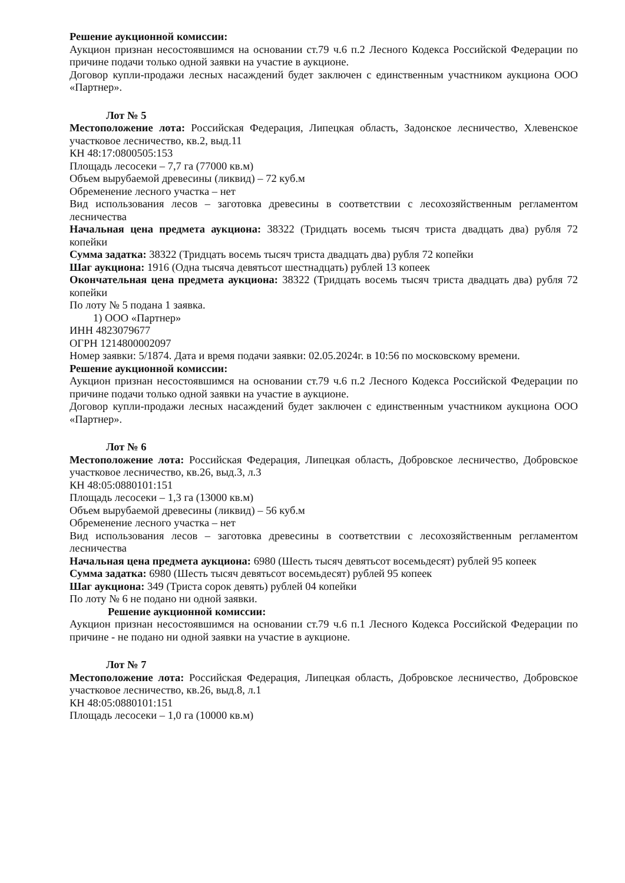Решение аукционной комиссии:
Аукцион признан несостоявшимся на основании ст.79 ч.6 п.2 Лесного Кодекса Российской Федерации по причине подачи только одной заявки на участие в аукционе.
Договор купли-продажи лесных насаждений будет заключен с единственным участником аукциона ООО «Партнер».
Лот № 5
Местоположение лота: Российская Федерация, Липецкая область, Задонское лесничество, Хлевенское участковое лесничество, кв.2, выд.11
КН 48:17:0800505:153
Площадь лесосеки – 7,7 га (77000 кв.м)
Объем вырубаемой древесины (ликвид) – 72 куб.м
Обременение лесного участка – нет
Вид использования лесов – заготовка древесины в соответствии с лесохозяйственным регламентом лесничества
Начальная цена предмета аукциона: 38322 (Тридцать восемь тысяч триста двадцать два) рубля 72 копейки
Сумма задатка: 38322 (Тридцать восемь тысяч триста двадцать два) рубля 72 копейки
Шаг аукциона: 1916 (Одна тысяча девятьсот шестнадцать) рублей 13 копеек
Окончательная цена предмета аукциона: 38322 (Тридцать восемь тысяч триста двадцать два) рубля 72 копейки
По лоту № 5 подана 1 заявка.
1) ООО «Партнер»
ИНН 4823079677
ОГРН 1214800002097
Номер заявки: 5/1874. Дата и время подачи заявки: 02.05.2024г. в 10:56 по московскому времени.
Решение аукционной комиссии:
Аукцион признан несостоявшимся на основании ст.79 ч.6 п.2 Лесного Кодекса Российской Федерации по причине подачи только одной заявки на участие в аукционе.
Договор купли-продажи лесных насаждений будет заключен с единственным участником аукциона ООО «Партнер».
Лот № 6
Местоположение лота: Российская Федерация, Липецкая область, Добровское лесничество, Добровское участковое лесничество, кв.26, выд.3, л.3
КН 48:05:0880101:151
Площадь лесосеки – 1,3 га (13000 кв.м)
Объем вырубаемой древесины (ликвид) – 56 куб.м
Обременение лесного участка – нет
Вид использования лесов – заготовка древесины в соответствии с лесохозяйственным регламентом лесничества
Начальная цена предмета аукциона: 6980 (Шесть тысяч девятьсот восемьдесят) рублей 95 копеек
Сумма задатка: 6980 (Шесть тысяч девятьсот восемьдесят) рублей 95 копеек
Шаг аукциона: 349 (Триста сорок девять) рублей 04 копейки
По лоту № 6 не подано ни одной заявки.
Решение аукционной комиссии:
Аукцион признан несостоявшимся на основании ст.79 ч.6 п.1 Лесного Кодекса Российской Федерации по причине - не подано ни одной заявки на участие в аукционе.
Лот № 7
Местоположение лота: Российская Федерация, Липецкая область, Добровское лесничество, Добровское участковое лесничество, кв.26, выд.8, л.1
КН 48:05:0880101:151
Площадь лесосеки – 1,0 га (10000 кв.м)